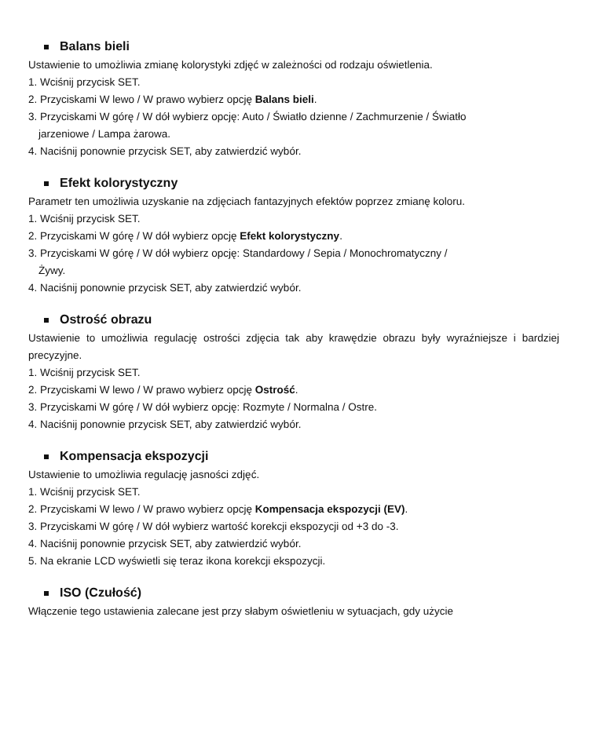Balans bieli
Ustawienie to umożliwia zmianę kolorystyki zdjęć w zależności od rodzaju oświetlenia.
1. Wciśnij przycisk SET.
2. Przyciskami W lewo / W prawo wybierz opcję Balans bieli.
3. Przyciskami W górę / W dół wybierz opcję: Auto / Światło dzienne / Zachmurzenie / Światło
jarzeniowe / Lampa żarowa.
4. Naciśnij ponownie przycisk SET, aby zatwierdzić wybór.
Efekt kolorystyczny
Parametr ten umożliwia uzyskanie na zdjęciach fantazyjnych efektów poprzez zmianę koloru.
1. Wciśnij przycisk SET.
2. Przyciskami W górę / W dół wybierz opcję Efekt kolorystyczny.
3. Przyciskami W górę / W dół wybierz opcję: Standardowy / Sepia / Monochromatyczny /
Żywy.
4. Naciśnij ponownie przycisk SET, aby zatwierdzić wybór.
Ostrość obrazu
Ustawienie to umożliwia regulację ostrości zdjęcia tak aby krawędzie obrazu były wyraźniejsze i bardziej precyzyjne.
1. Wciśnij przycisk SET.
2. Przyciskami W lewo / W prawo wybierz opcję Ostrość.
3. Przyciskami W górę / W dół wybierz opcję: Rozmyte / Normalna / Ostre.
4. Naciśnij ponownie przycisk SET, aby zatwierdzić wybór.
Kompensacja ekspozycji
Ustawienie to umożliwia regulację jasności zdjęć.
1. Wciśnij przycisk SET.
2. Przyciskami W lewo / W prawo wybierz opcję Kompensacja ekspozycji (EV).
3. Przyciskami W górę / W dół wybierz wartość korekcji ekspozycji od +3 do -3.
4. Naciśnij ponownie przycisk SET, aby zatwierdzić wybór.
5. Na ekranie LCD wyświetli się teraz ikona korekcji ekspozycji.
ISO (Czułość)
Włączenie tego ustawienia zalecane jest przy słabym oświetleniu w sytuacjach, gdy użycie